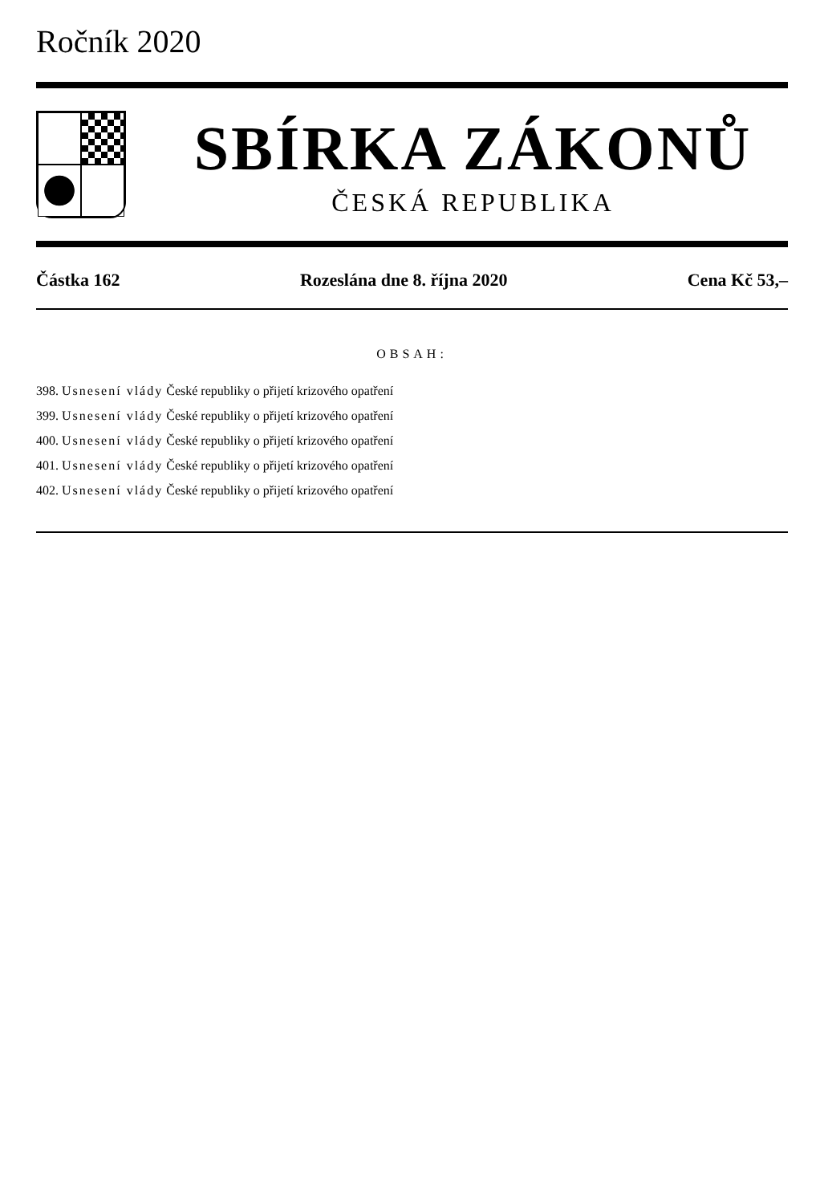Ročník 2020
SBÍRKA ZÁKONŮ
ČESKÁ REPUBLIKA
Částka 162 Rozeslána dne 8. října 2020 Cena Kč 53,–
OBSAH:
398. Usnesení vlády České republiky o přijetí krizového opatření
399. Usnesení vlády České republiky o přijetí krizového opatření
400. Usnesení vlády České republiky o přijetí krizového opatření
401. Usnesení vlády České republiky o přijetí krizového opatření
402. Usnesení vlády České republiky o přijetí krizového opatření